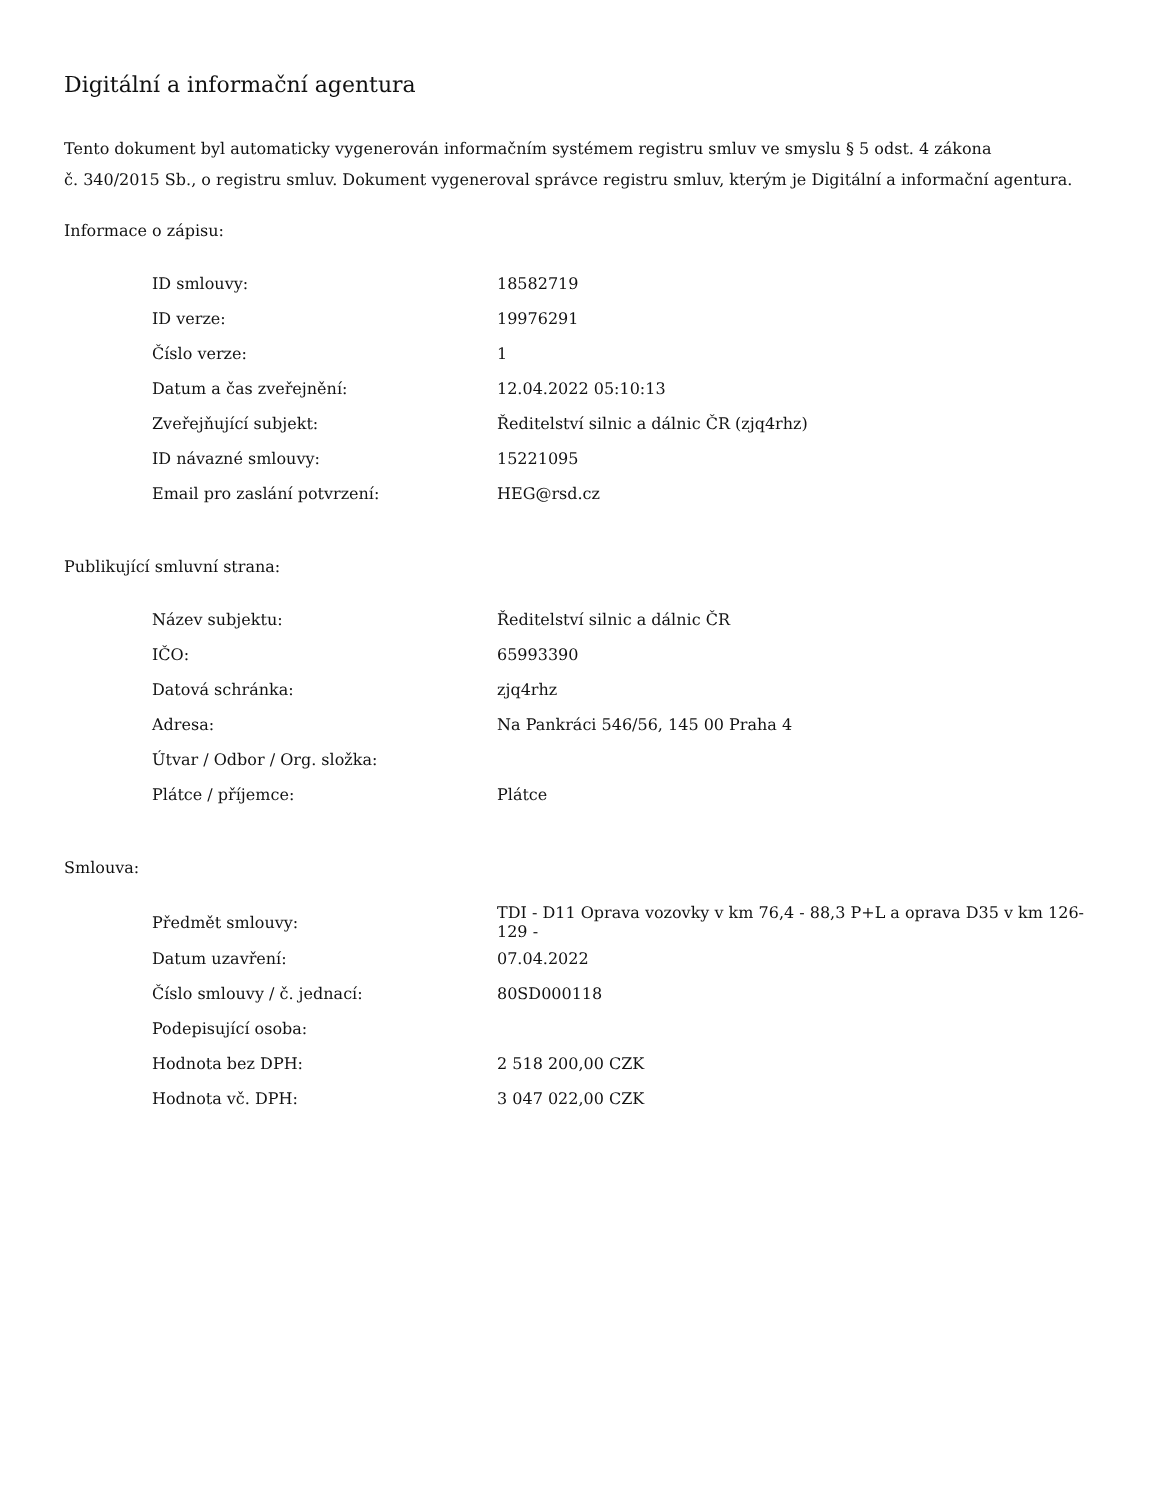Digitální a informační agentura
Tento dokument byl automaticky vygenerován informačním systémem registru smluv ve smyslu § 5 odst. 4 zákona
č. 340/2015 Sb., o registru smluv. Dokument vygeneroval správce registru smluv, kterým je Digitální a informační agentura.
Informace o zápisu:
| ID smlouvy: | 18582719 |
| ID verze: | 19976291 |
| Číslo verze: | 1 |
| Datum a čas zveřejnění: | 12.04.2022 05:10:13 |
| Zveřejňující subjekt: | Ředitelství silnic a dálnic ČR (zjq4rhz) |
| ID návazné smlouvy: | 15221095 |
| Email pro zaslání potvrzení: | HEG@rsd.cz |
Publikující smluvní strana:
| Název subjektu: | Ředitelství silnic a dálnic ČR |
| IČO: | 65993390 |
| Datová schránka: | zjq4rhz |
| Adresa: | Na Pankráci 546/56, 145 00 Praha 4 |
| Útvar / Odbor / Org. složka: | |
| Plátce / příjemce: | Plátce |
Smlouva:
| Předmět smlouvy: | TDI - D11 Oprava vozovky v km 76,4 - 88,3 P+L a oprava D35 v km 126-129 - |
| Datum uzavření: | 07.04.2022 |
| Číslo smlouvy / č. jednací: | 80SD000118 |
| Podepisující osoba: | |
| Hodnota bez DPH: | 2 518 200,00 CZK |
| Hodnota vč. DPH: | 3 047 022,00 CZK |